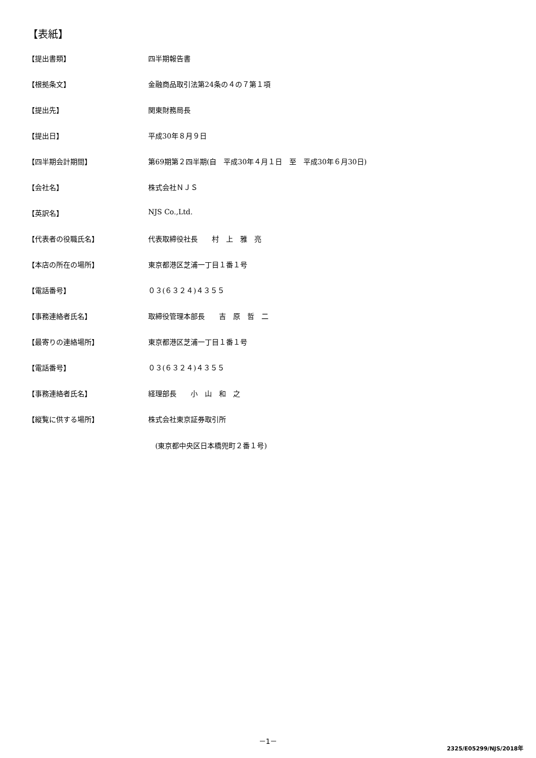【表紙】
【提出書類】 四半期報告書
【根拠条文】 金融商品取引法第24条の４の７第１項
【提出先】 関東財務局長
【提出日】 平成30年８月９日
【四半期会計期間】 第69期第２四半期(自　平成30年４月１日　至　平成30年６月30日)
【会社名】 株式会社ＮＪＳ
【英訳名】 NJS Co.,Ltd.
【代表者の役職氏名】 代表取締役社長　　村　上　雅　亮
【本店の所在の場所】 東京都港区芝浦一丁目１番１号
【電話番号】 ０３(６３２４)４３５５
【事務連絡者氏名】 取締役管理本部長　　吉　原　哲　二
【最寄りの連絡場所】 東京都港区芝浦一丁目１番１号
【電話番号】 ０３(６３２４)４３５５
【事務連絡者氏名】 経理部長　　小　山　和　之
【縦覧に供する場所】 株式会社東京証券取引所
　(東京都中央区日本橋兜町２番１号)
－1－
2325/E05299/NJS/2018年